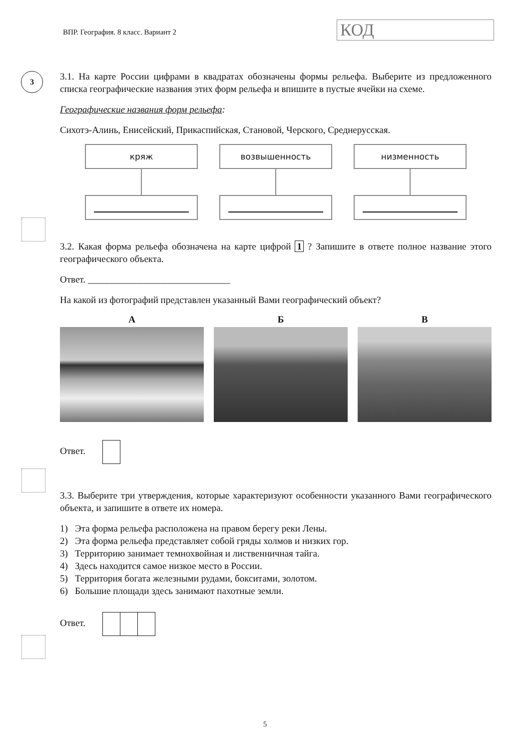ВПР. География. 8 класс. Вариант 2
КОД
3
3.1. На карте России цифрами в квадратах обозначены формы рельефа. Выберите из предложенного списка географические названия этих форм рельефа и впишите в пустые ячейки на схеме.
Географические названия форм рельефа:
Сихотэ-Алинь, Енисейский, Прикаспийская, Становой, Черского, Среднерусская.
кряж возвышенность низменность
3.2. Какая форма рельефа обозначена на карте цифрой 1 ? Запишите в ответе полное название этого географического объекта.
Ответ. ______________________________
На какой из фотографий представлен указанный Вами географический объект?
А Б В
Ответ.
3.3. Выберите три утверждения, которые характеризуют особенности указанного Вами географического объекта, и запишите в ответе их номера.
1) Эта форма рельефа расположена на правом берегу реки Лены.
2) Эта форма рельефа представляет собой гряды холмов и низких гор.
3) Территорию занимает темнохвойная и лиственничная тайга.
4) Здесь находится самое низкое место в России.
5) Территория богата железными рудами, бокситами, золотом.
6) Большие площади здесь занимают пахотные земли.
Ответ.
5